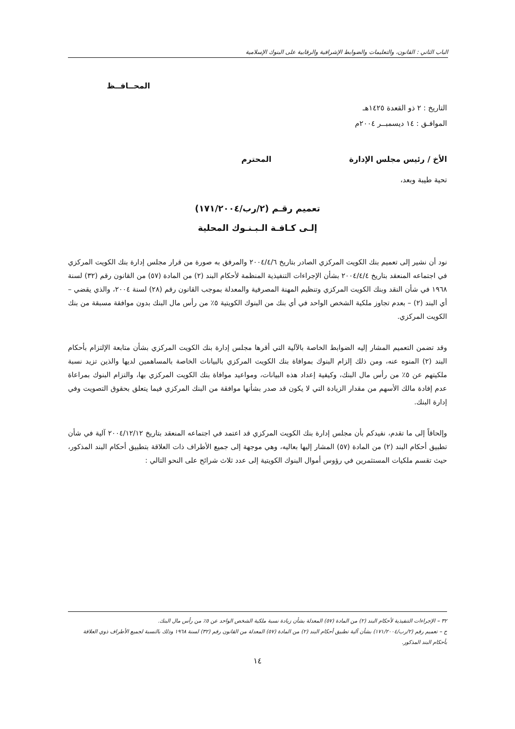الباب الثاني : القانون، والتعليمات والضوابط الإشرافية والرقابية على البنوك الإسلامية
المحــافــظ
التاريخ : ٢ ذو القعدة ١٤٢٥هـ
الموافـق : ١٤ ديسمبــر ٢٠٠٤م
الأخ / رئيس مجلس الإدارة المحترم
تحية طيبة وبعد،
تعميم رقـم (٢/رب/١٧١/٢٠٠٤)
إلـى كـافـة الـبـنـوك المحلية
نود أن نشير إلى تعميم بنك الكويت المركزي الصادر بتاريخ ٢٠٠٤/٤/٦ والمرفق به صورة من قرار مجلس إدارة بنك الكويت المركزي في اجتماعه المنعقد بتاريخ ٢٠٠٤/٤/٤ بشأن الإجراءات التنفيذية المنظمة لأحكام البند (٢) من المادة (٥٧) من القانون رقم (٣٢) لسنة ١٩٦٨ في شأن النقد وبنك الكويت المركزي وتنظيم المهنة المصرفية والمعدلة بموجب القانون رقم (٢٨) لسنة ٢٠٠٤، والذي يقضي – أي البند (٢) – بعدم تجاوز ملكية الشخص الواحد في أي بنك من البنوك الكويتية ٥٪ من رأس مال البنك بدون موافقة مسبقة من بنك الكويت المركزي.
وقد تضمن التعميم المشار إليه الضوابط الخاصة بالآلية التي أقرها مجلس إدارة بنك الكويت المركزي بشأن متابعة الإلتزام بأحكام البند (٢) المنوه عنه، ومن ذلك إلزام البنوك بموافاة بنك الكويت المركزي بالبيانات الخاصة بالمساهمين لديها والذين تزيد نسبة ملكيتهم عن ٥٪ من رأس مال البنك، وكيفية إعداد هذه البيانات، ومواعيد موافاة بنك الكويت المركزي بها، والتزام البنوك بمراعاة عدم إفادة مالك الأسهم من مقدار الزيادة التي لا يكون قد صدر بشأنها موافقة من البنك المركزي فيما يتعلق بحقوق التصويت وفي إدارة البنك.
وإلحاقاً إلى ما تقدم، نفيدكم بأن مجلس إدارة بنك الكويت المركزي قد اعتمد في اجتماعه المنعقد بتاريخ ٢٠٠٤/١٢/١٢ آلية في شأن تطبيق أحكام البند (٢) من المادة (٥٧) المشار إليها بعاليه، وهي موجهة إلى جميع الأطراف ذات العلاقة بتطبيق أحكام البند المذكور، حيث تقسم ملكيات المستثمرين في رؤوس أموال البنوك الكويتية إلى عدد ثلاث شرائح على النحو التالي :
٣٢ – الإجراءات التنفيذية لأحكام البند (٢) من المادة (٥٧) المعدلة بشأن زيادة نسبة ملكية الشخص الواحد عن ٥٪ من رأس مال البنك.
ج – تعميم رقم (٢/رب/١٧١/٢٠٠٤) بشأن آلية تطبيق أحكام البند (٢) من المادة (٥٧) المعدلة من القانون رقم (٣٢) لسنة ١٩٦٨ وذلك بالنسبة لجميع الأطراف ذوي العلاقة بأحكام البند المذكور.
١٤